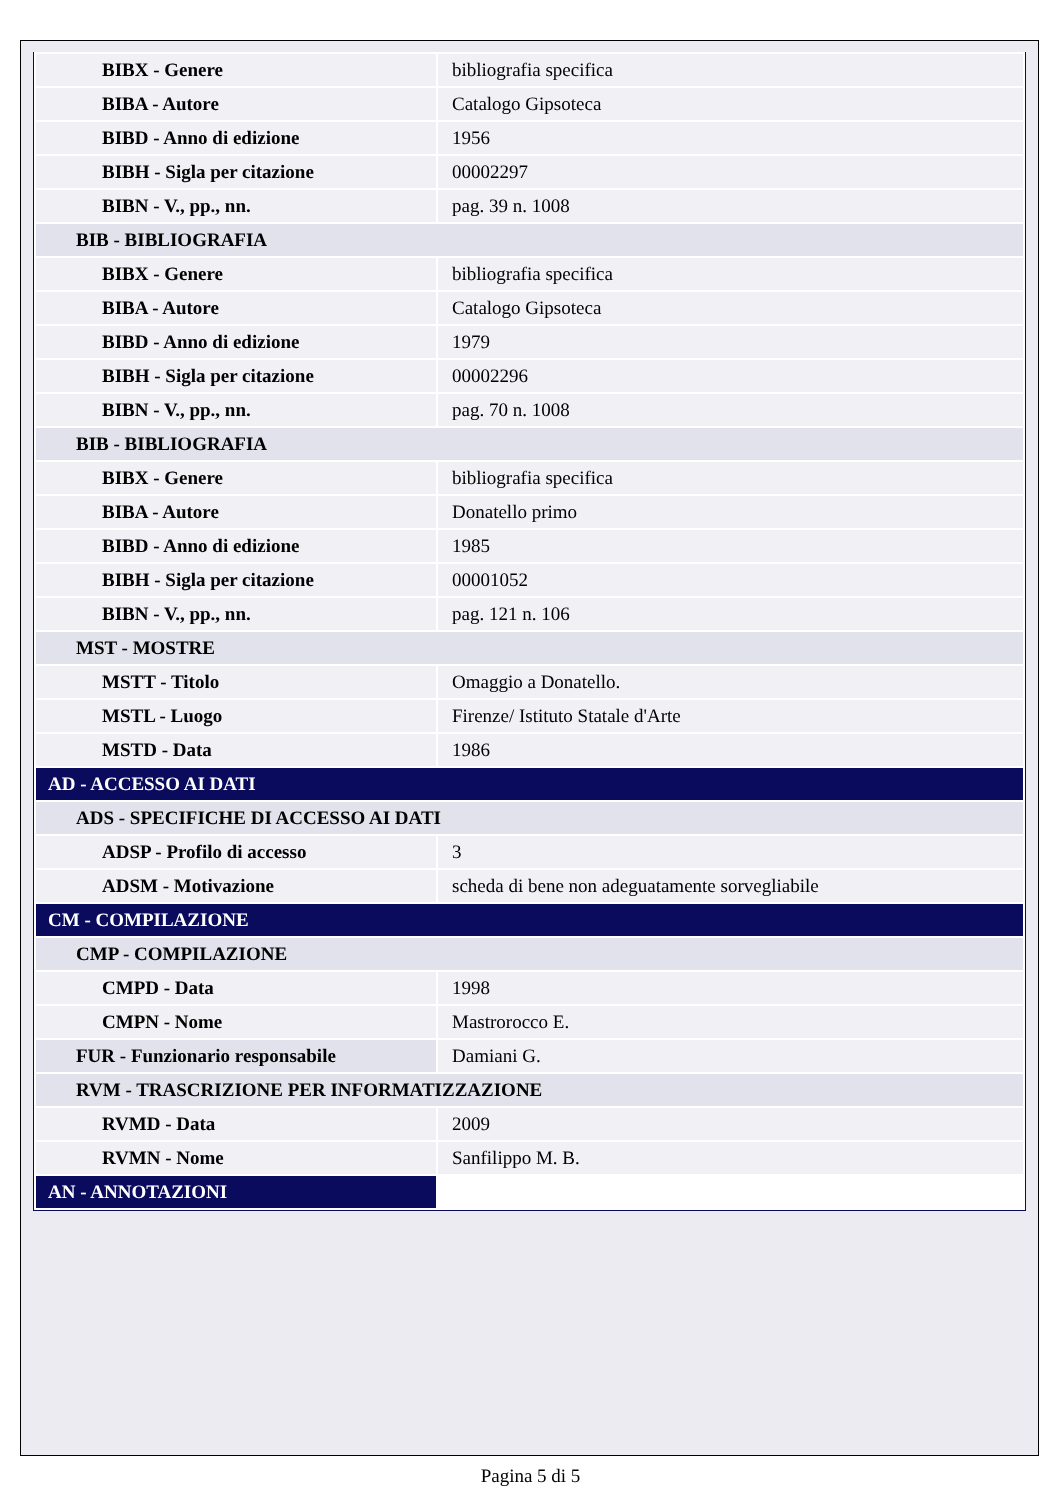| BIBX - Genere | bibliografia specifica |
| BIBA - Autore | Catalogo Gipsoteca |
| BIBD - Anno di edizione | 1956 |
| BIBH - Sigla per citazione | 00002297 |
| BIBN - V., pp., nn. | pag. 39 n. 1008 |
| BIB - BIBLIOGRAFIA | |
| BIBX - Genere | bibliografia specifica |
| BIBA - Autore | Catalogo Gipsoteca |
| BIBD - Anno di edizione | 1979 |
| BIBH - Sigla per citazione | 00002296 |
| BIBN - V., pp., nn. | pag. 70 n. 1008 |
| BIB - BIBLIOGRAFIA | |
| BIBX - Genere | bibliografia specifica |
| BIBA - Autore | Donatello primo |
| BIBD - Anno di edizione | 1985 |
| BIBH - Sigla per citazione | 00001052 |
| BIBN - V., pp., nn. | pag. 121 n. 106 |
| MST - MOSTRE | |
| MSTT - Titolo | Omaggio a Donatello. |
| MSTL - Luogo | Firenze/ Istituto Statale d'Arte |
| MSTD - Data | 1986 |
| AD - ACCESSO AI DATI | |
| ADS - SPECIFICHE DI ACCESSO AI DATI | |
| ADSP - Profilo di accesso | 3 |
| ADSM - Motivazione | scheda di bene non adeguatamente sorvegliabile |
| CM - COMPILAZIONE | |
| CMP - COMPILAZIONE | |
| CMPD - Data | 1998 |
| CMPN - Nome | Mastrorocco E. |
| FUR - Funzionario responsabile | Damiani G. |
| RVM - TRASCRIZIONE PER INFORMATIZZAZIONE | |
| RVMD - Data | 2009 |
| RVMN - Nome | Sanfilippo M. B. |
| AN - ANNOTAZIONI | |
Pagina 5 di 5